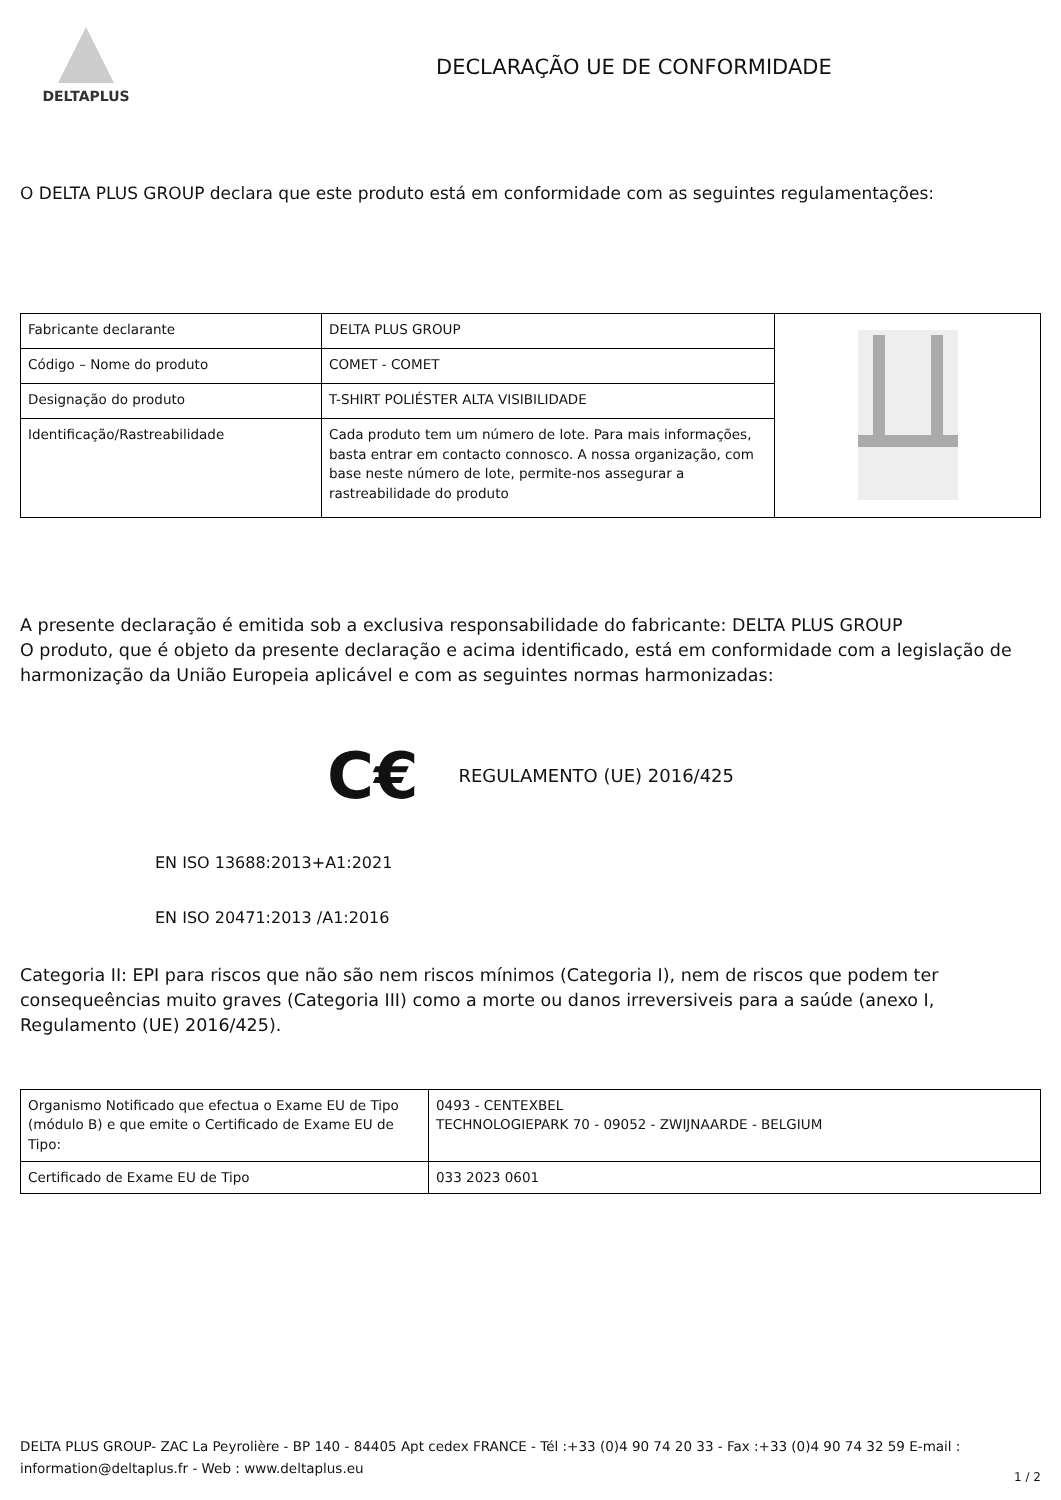DELTAPLUS
DECLARAÇÃO UE DE CONFORMIDADE
O DELTA PLUS GROUP declara que este produto está em conformidade com as seguintes regulamentações:
| Fabricante declarante | DELTA PLUS GROUP | |
| Código – Nome do produto | COMET - COMET | |
| Designação do produto | T-SHIRT POLIÉSTER ALTA VISIBILIDADE | |
| Identificação/Rastreabilidade | Cada produto tem um número de lote. Para mais informações, basta entrar em contacto connosco. A nossa organização, com base neste número de lote, permite-nos assegurar a rastreabilidade do produto | |
A presente declaração é emitida sob a exclusiva responsabilidade do fabricante: DELTA PLUS GROUP
O produto, que é objeto da presente declaração e acima identificado, está em conformidade com a legislação de harmonização da União Europeia aplicável e com as seguintes normas harmonizadas:
C€
REGULAMENTO (UE) 2016/425
EN ISO 13688:2013+A1:2021
EN ISO 20471:2013 /A1:2016
Categoria II: EPI para riscos que não são nem riscos mínimos (Categoria I), nem de riscos que podem ter consequeências muito graves (Categoria III) como a morte ou danos irreversiveis para a saúde (anexo I, Regulamento (UE) 2016/425).
| Organismo Notificado que efectua o Exame EU de Tipo (módulo B) e que emite o Certificado de Exame EU de Tipo: | 0493 - CENTEXBEL TECHNOLOGIEPARK 70 - 09052 - ZWIJNAARDE - BELGIUM |
| Certificado de Exame EU de Tipo | 033 2023 0601 |
DELTA PLUS GROUP- ZAC La Peyrolière - BP 140 - 84405 Apt cedex FRANCE - Tél :+33 (0)4 90 74 20 33 - Fax :+33 (0)4 90 74 32 59 E-mail : information@deltaplus.fr - Web : www.deltaplus.eu
1 / 2